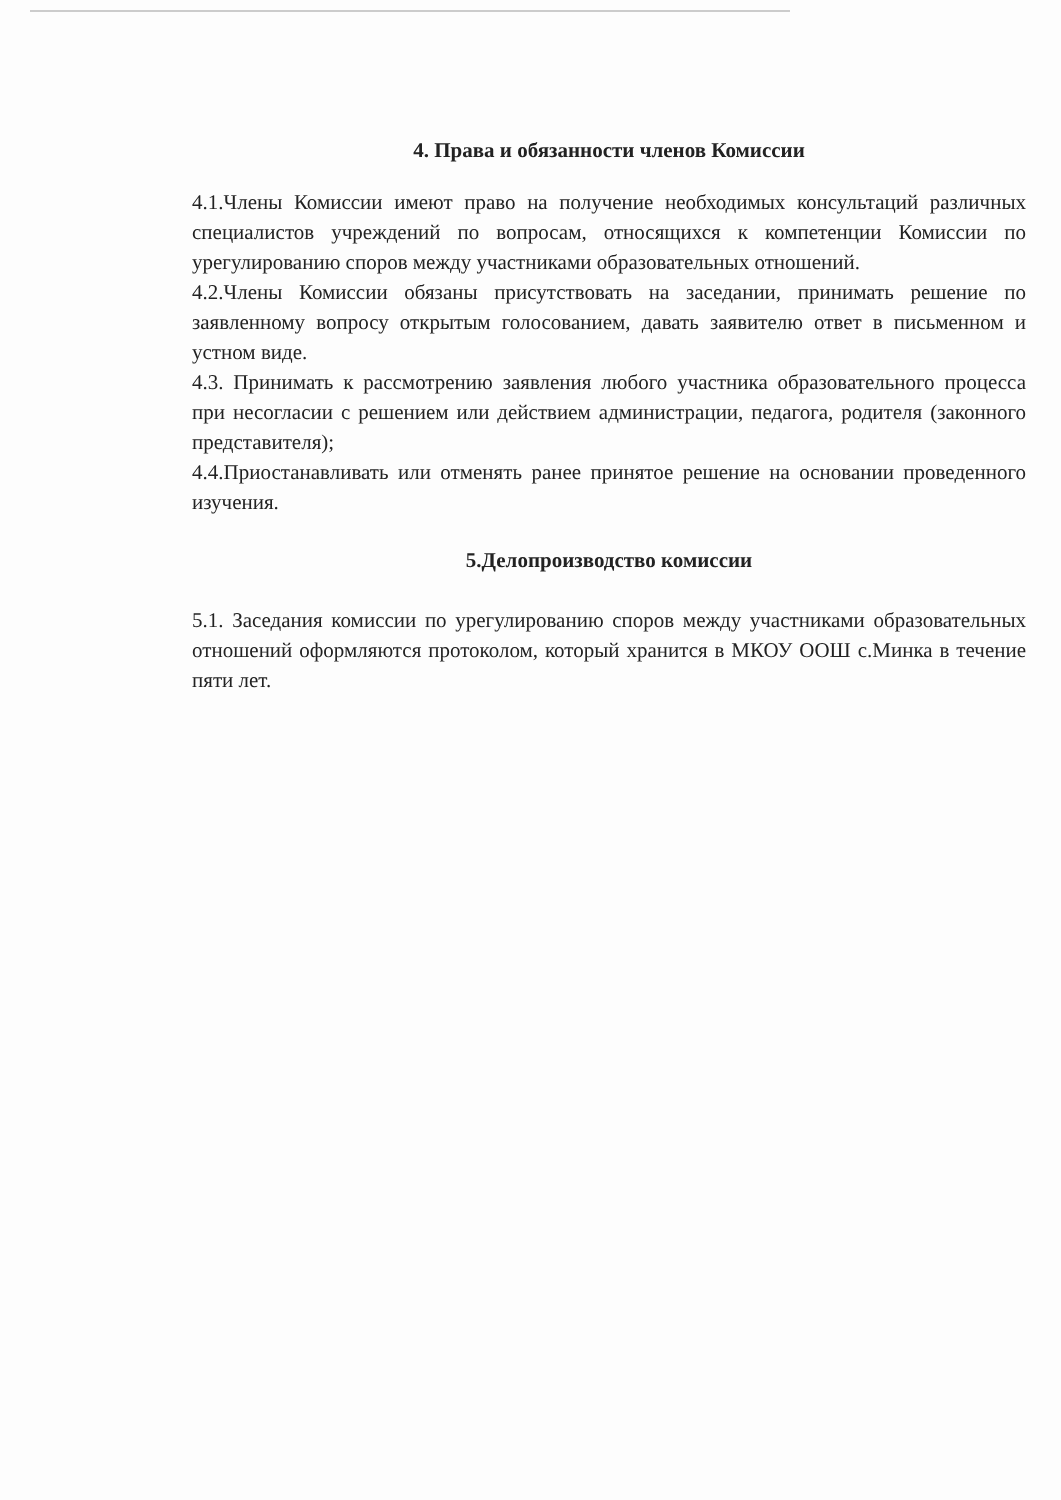4. Права и обязанности членов Комиссии
4.1.Члены Комиссии имеют право на получение необходимых консультаций различных специалистов учреждений по вопросам, относящихся к компетенции Комиссии по урегулированию споров между участниками образовательных отношений.
4.2.Члены Комиссии обязаны присутствовать на заседании, принимать решение по заявленному вопросу открытым голосованием, давать заявителю ответ в письменном и устном виде.
4.3. Принимать к рассмотрению заявления любого участника образовательного процесса при несогласии с решением или действием администрации, педагога, родителя (законного представителя);
4.4.Приостанавливать или отменять ранее принятое решение на основании проведенного изучения.
5.Делопроизводство комиссии
5.1. Заседания комиссии по урегулированию споров между участниками образовательных отношений оформляются протоколом, который хранится в МКОУ ООШ с.Минка в течение пяти лет.